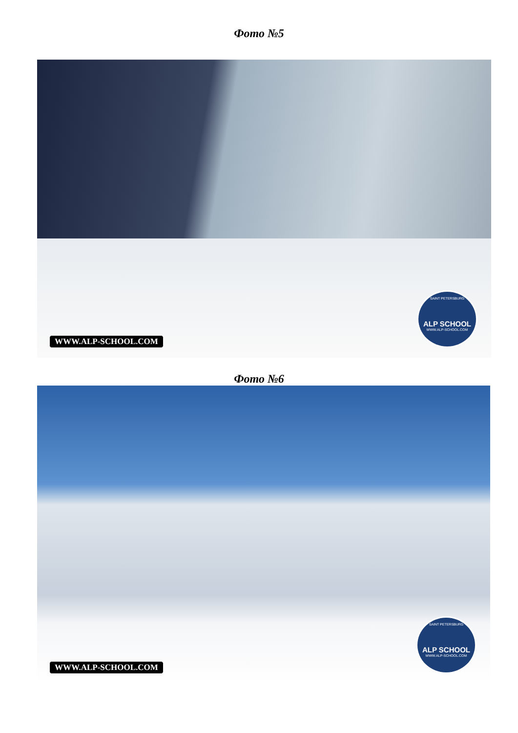Фото №5
WWW.ALP-SCHOOL.COM
SAINT PETERSBURG
ALP SCHOOL
WWW.ALP-SCHOOL.COM
Фото №6
WWW.ALP-SCHOOL.COM
SAINT PETERSBURG
ALP SCHOOL
WWW.ALP-SCHOOL.COM